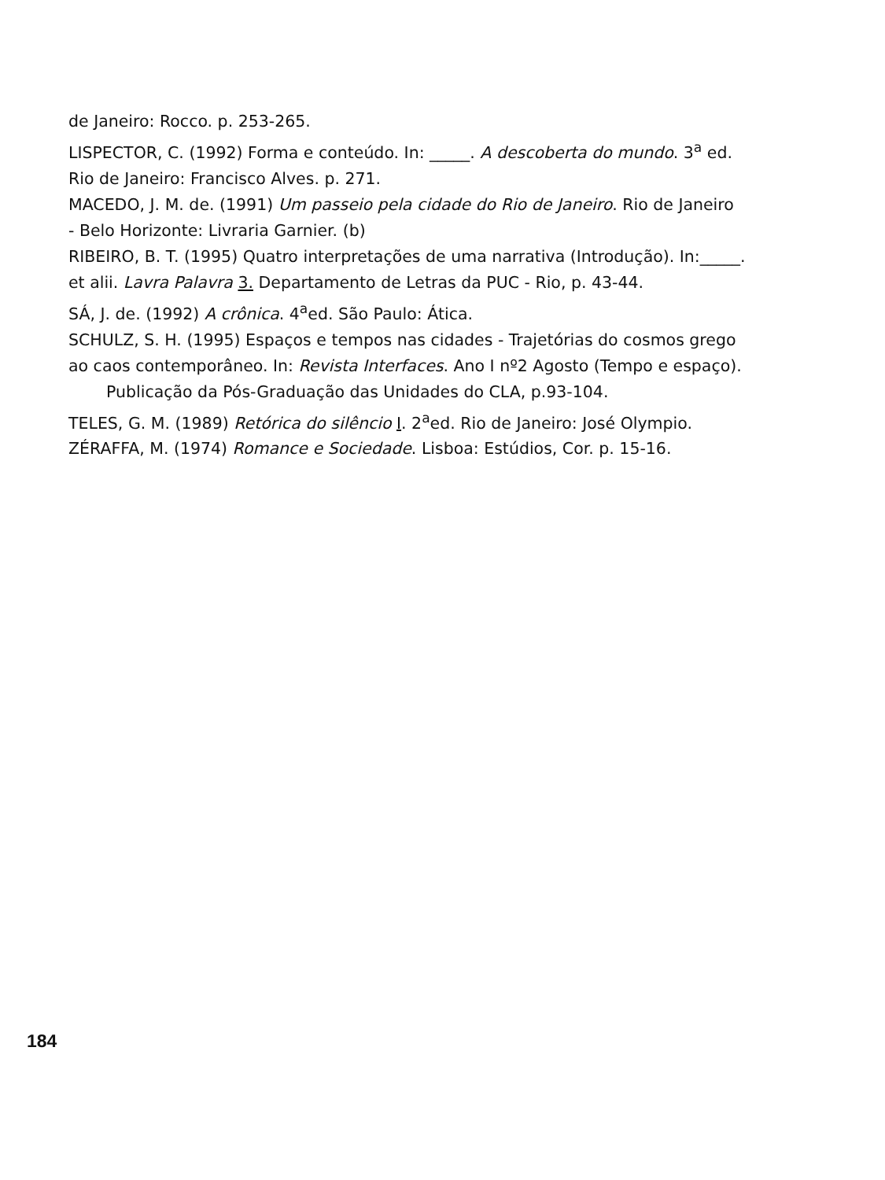de Janeiro: Rocco. p. 253-265.
LISPECTOR, C. (1992) Forma e conteúdo. In: _____. A descoberta do mundo. 3<sup>a</sup> ed.
Rio de Janeiro: Francisco Alves. p. 271.
MACEDO, J. M. de. (1991) Um passeio pela cidade do Rio de Janeiro. Rio de Janeiro
- Belo Horizonte: Livraria Garnier. (b)
RIBEIRO, B. T. (1995) Quatro interpretações de uma narrativa (Introdução). In:_____.
et alii. Lavra Palavra 3. Departamento de Letras da PUC - Rio, p. 43-44.
SÁ, J. de. (1992) A crônica. 4<sup>a</sup>ed. São Paulo: Ática.
SCHULZ, S. H. (1995) Espaços e tempos nas cidades - Trajetórias do cosmos grego
ao caos contemporâneo. In: Revista Interfaces. Ano I nº2 Agosto (Tempo e espaço).
Publicação da Pós-Graduação das Unidades do CLA, p.93-104.
TELES, G. M. (1989) Retórica do silêncio I. 2<sup>a</sup>ed. Rio de Janeiro: José Olympio.
ZÉRAFFA, M. (1974) Romance e Sociedade. Lisboa: Estúdios, Cor. p. 15-16.
184